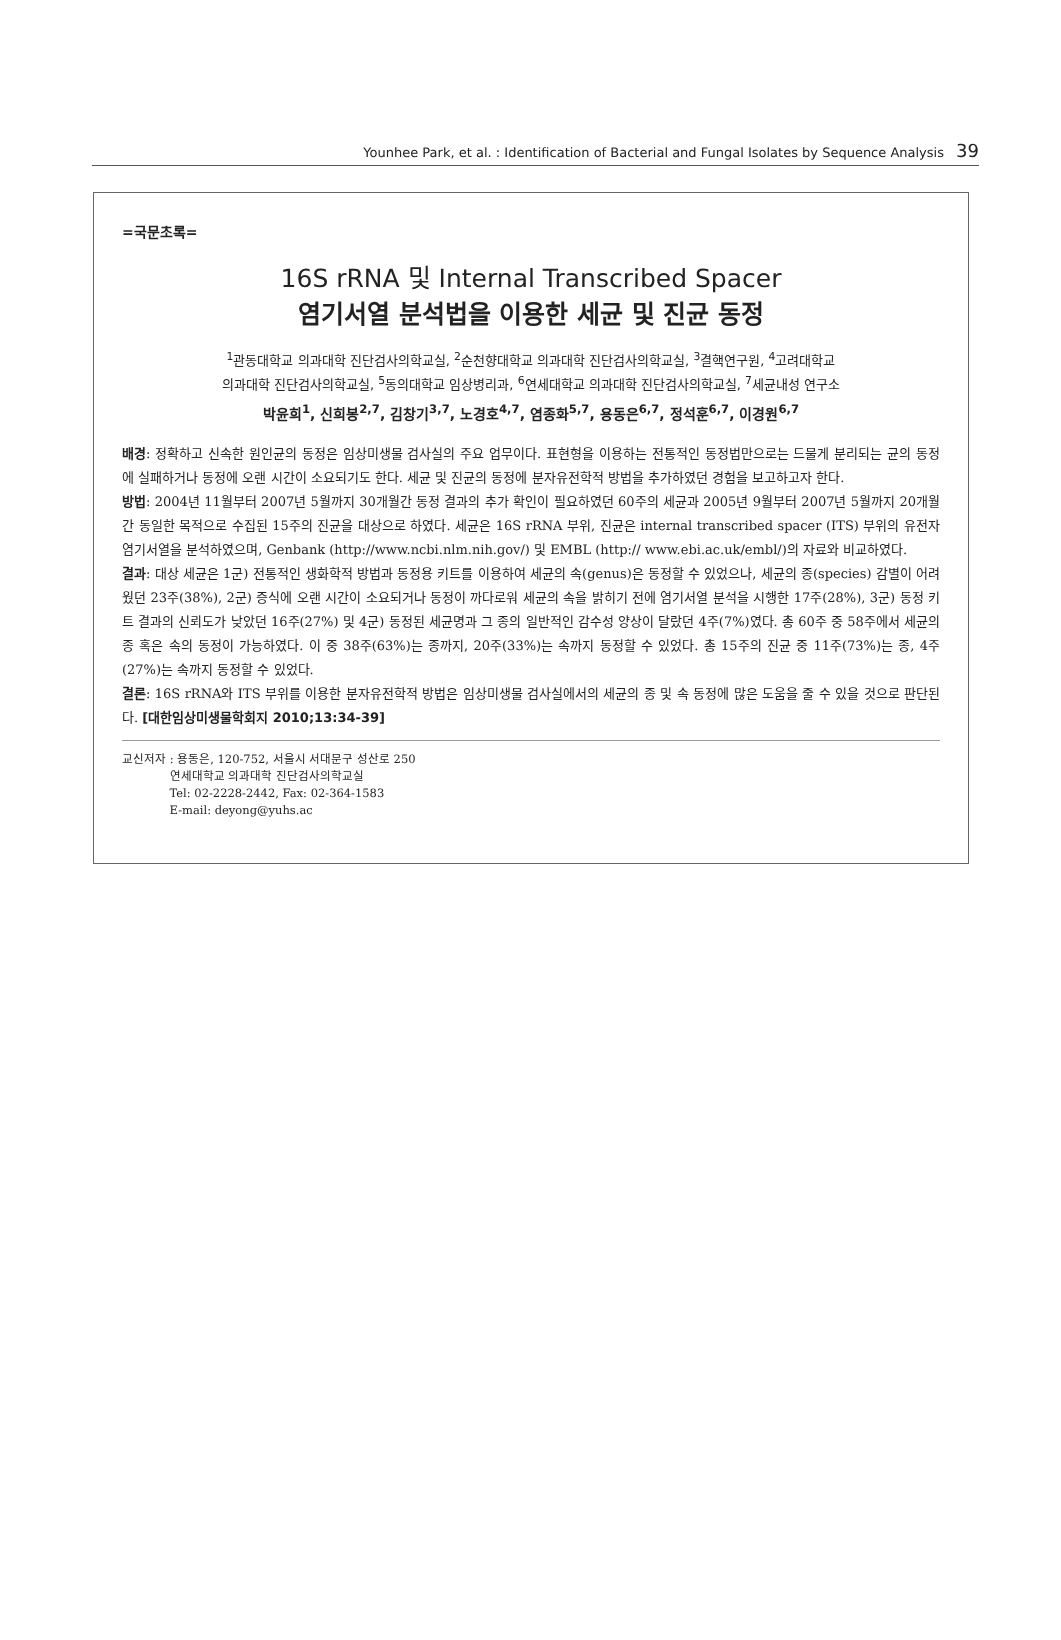Younhee Park, et al. : Identification of Bacterial and Fungal Isolates by Sequence Analysis 39
=국문초록=
16S rRNA 및 Internal Transcribed Spacer
염기서열 분석법을 이용한 세균 및 진균 동정
<sup>1</sup> 관동대학교 의과대학 진단검사의학교실, <sup>2</sup>순천향대학교 의과대학 진단검사의학교실, <sup>3</sup>결핵연구원, <sup>4</sup>고려대학교
의과대학 진단검사의학교실, <sup>5</sup>동의대학교 임상병리과, <sup>6</sup>연세대학교 의과대학 진단검사의학교실, <sup>7</sup>세균내성 연구소
박윤희<sup>1</sup>, 신희봉<sup>2,7</sup>, 김창기<sup>3,7</sup>, 노경호<sup>4,7</sup>, 염종화<sup>5,7</sup>, 용동은<sup>6,7</sup>, 정석훈<sup>6,7</sup>, 이경원<sup>6,7</sup>
배경: 정확하고 신속한 원인균의 동정은 임상미생물 검사실의 주요 업무이다. 표현형을 이용하는 전통적인 동정법만으로는 드물게 분리되는 균의 동정에 실패하거나 동정에 오랜 시간이 소요되기도 한다. 세균 및 진균의 동정에 분자유전학적 방법을 추가하였던 경험을 보고하고자 한다.
방법: 2004년 11월부터 2007년 5월까지 30개월간 동정 결과의 추가 확인이 필요하였던 60주의 세균과 2005년 9월부터 2007년 5월까지 20개월간 동일한 목적으로 수집된 15주의 진균을 대상으로 하였다. 세균은 16S rRNA 부위, 진균은 internal transcribed spacer (ITS) 부위의 유전자 염기서열을 분석하였으며, Genbank (http://www.ncbi.nlm.nih.gov/) 및 EMBL (http:// www.ebi.ac.uk/embl/)의 자료와 비교하였다.
결과: 대상 세균은 1군) 전통적인 생화학적 방법과 동정용 키트를 이용하여 세균의 속(genus)은 동정할 수 있었으나, 세균의 종(species) 감별이 어려웠던 23주(38%), 2군) 증식에 오랜 시간이 소요되거나 동정이 까다로워 세균의 속을 밝히기 전에 염기서열 분석을 시행한 17주(28%), 3군) 동정 키트 결과의 신뢰도가 낮았던 16주(27%) 및 4군) 동정된 세균명과 그 종의 일반적인 감수성 양상이 달랐던 4주(7%)였다. 총 60주 중 58주에서 세균의 종 혹은 속의 동정이 가능하였다. 이 중 38주(63%)는 종까지, 20주(33%)는 속까지 동정할 수 있었다. 총 15주의 진균 중 11주(73%)는 종, 4주(27%)는 속까지 동정할 수 있었다.
결론: 16S rRNA와 ITS 부위를 이용한 분자유전학적 방법은 임상미생물 검사실에서의 세균의 종 및 속 동정에 많은 도움을 줄 수 있을 것으로 판단된다. [대한임상미생물학회지 2010;13:34-39]
교신저자 : 용동은, 120-752, 서울시 서대문구 성산로 250
연세대학교 의과대학 진단검사의학교실
Tel: 02-2228-2442, Fax: 02-364-1583
E-mail: deyong@yuhs.ac